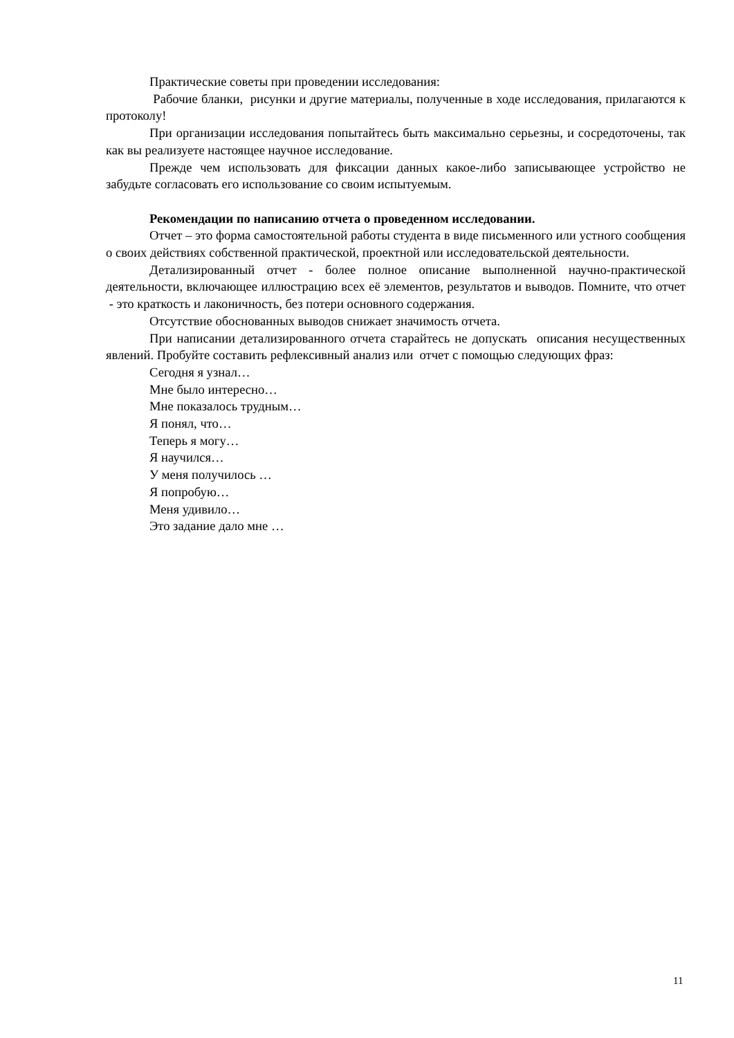Практические советы при проведении исследования:
Рабочие бланки, рисунки и другие материалы, полученные в ходе исследования, прилагаются к протоколу!
При организации исследования попытайтесь быть максимально серьезны, и сосредоточены, так как вы реализуете настоящее научное исследование.
Прежде чем использовать для фиксации данных какое-либо записывающее устройство не забудьте согласовать его использование со своим испытуемым.
Рекомендации по написанию отчета о проведенном исследовании.
Отчет – это форма самостоятельной работы студента в виде письменного или устного сообщения о своих действиях собственной практической, проектной или исследовательской деятельности.
Детализированный отчет - более полное описание выполненной научно-практической деятельности, включающее иллюстрацию всех её элементов, результатов и выводов. Помните, что отчет - это краткость и лаконичность, без потери основного содержания.
Отсутствие обоснованных выводов снижает значимость отчета.
При написании детализированного отчета старайтесь не допускать описания несущественных явлений. Пробуйте составить рефлексивный анализ или отчет с помощью следующих фраз:
Сегодня я узнал…
Мне было интересно…
Мне показалось трудным…
Я понял, что…
Теперь я могу…
Я научился…
У меня получилось …
Я попробую…
Меня удивило…
Это задание дало мне …
11